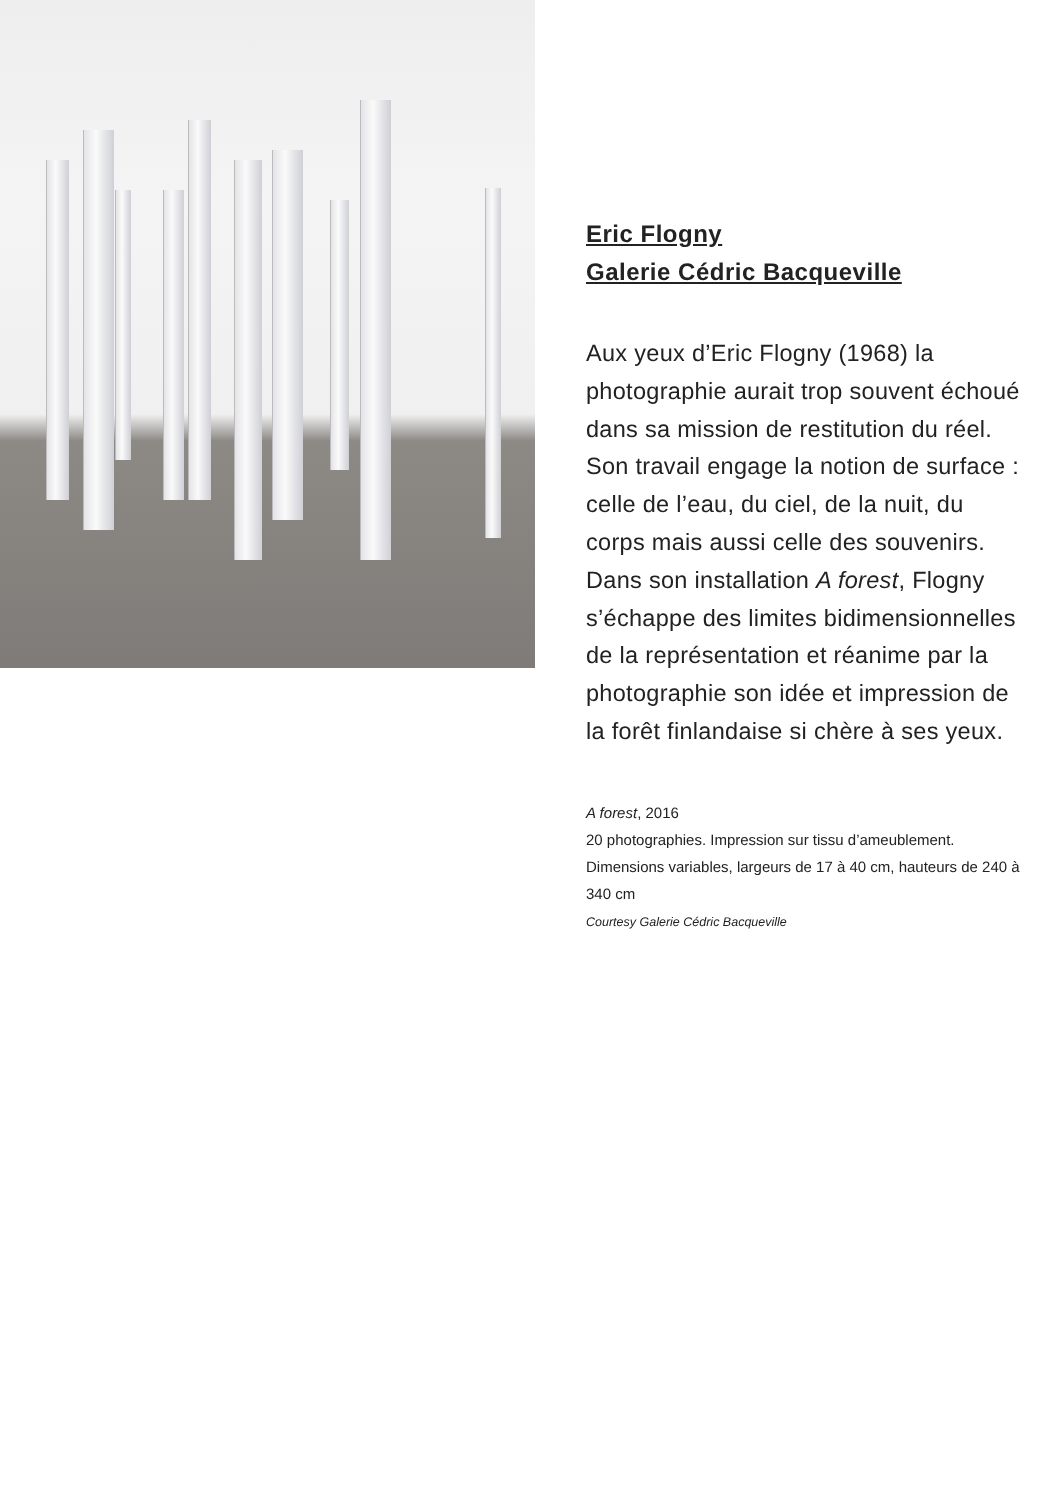Eric Flogny
Galerie Cédric Bacqueville
Aux yeux d’Eric Flogny (1968) la photographie aurait trop souvent échoué dans sa mission de restitution du réel. Son travail engage la notion de surface : celle de l’eau, du ciel, de la nuit, du corps mais aussi celle des souvenirs. Dans son installation A forest, Flogny s’échappe des limites bidimensionnelles de la représentation et réanime par la photographie son idée et impression de la forêt finlandaise si chère à ses yeux.
A forest, 2016
20 photographies. Impression sur tissu d’ameublement.
Dimensions variables, largeurs de 17 à 40 cm, hauteurs de 240 à 340 cm
Courtesy Galerie Cédric Bacqueville